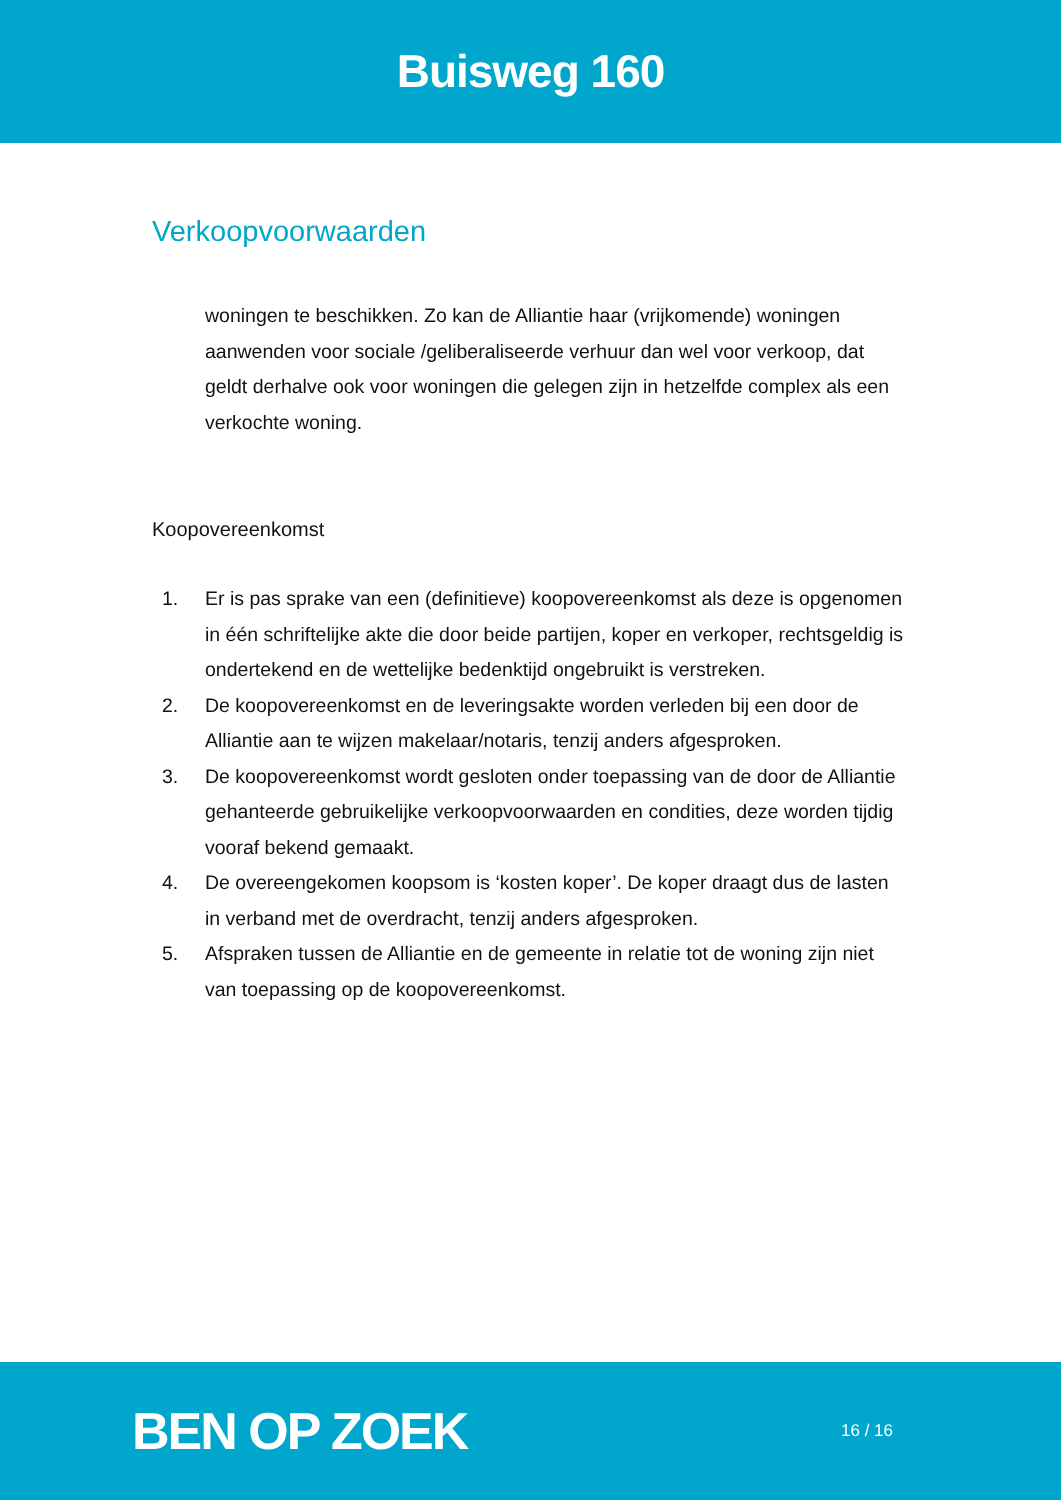Buisweg 160
Verkoopvoorwaarden
woningen te beschikken. Zo kan de Alliantie haar (vrijkomende) woningen aanwenden voor sociale /geliberaliseerde verhuur dan wel voor verkoop, dat geldt derhalve ook voor woningen die gelegen zijn in hetzelfde complex als een verkochte woning.
Koopovereenkomst
1. Er is pas sprake van een (definitieve) koopovereenkomst als deze is opgenomen in één schriftelijke akte die door beide partijen, koper en verkoper, rechtsgeldig is ondertekend en de wettelijke bedenktijd ongebruikt is verstreken.
2. De koopovereenkomst en de leveringsakte worden verleden bij een door de Alliantie aan te wijzen makelaar/notaris, tenzij anders afgesproken.
3. De koopovereenkomst wordt gesloten onder toepassing van de door de Alliantie gehanteerde gebruikelijke verkoopvoorwaarden en condities, deze worden tijdig vooraf bekend gemaakt.
4. De overeengekomen koopsom is ‘kosten koper’. De koper draagt dus de lasten in verband met de overdracht, tenzij anders afgesproken.
5. Afspraken tussen de Alliantie en de gemeente in relatie tot de woning zijn niet van toepassing op de koopovereenkomst.
BEN OP ZOEK
16 / 16